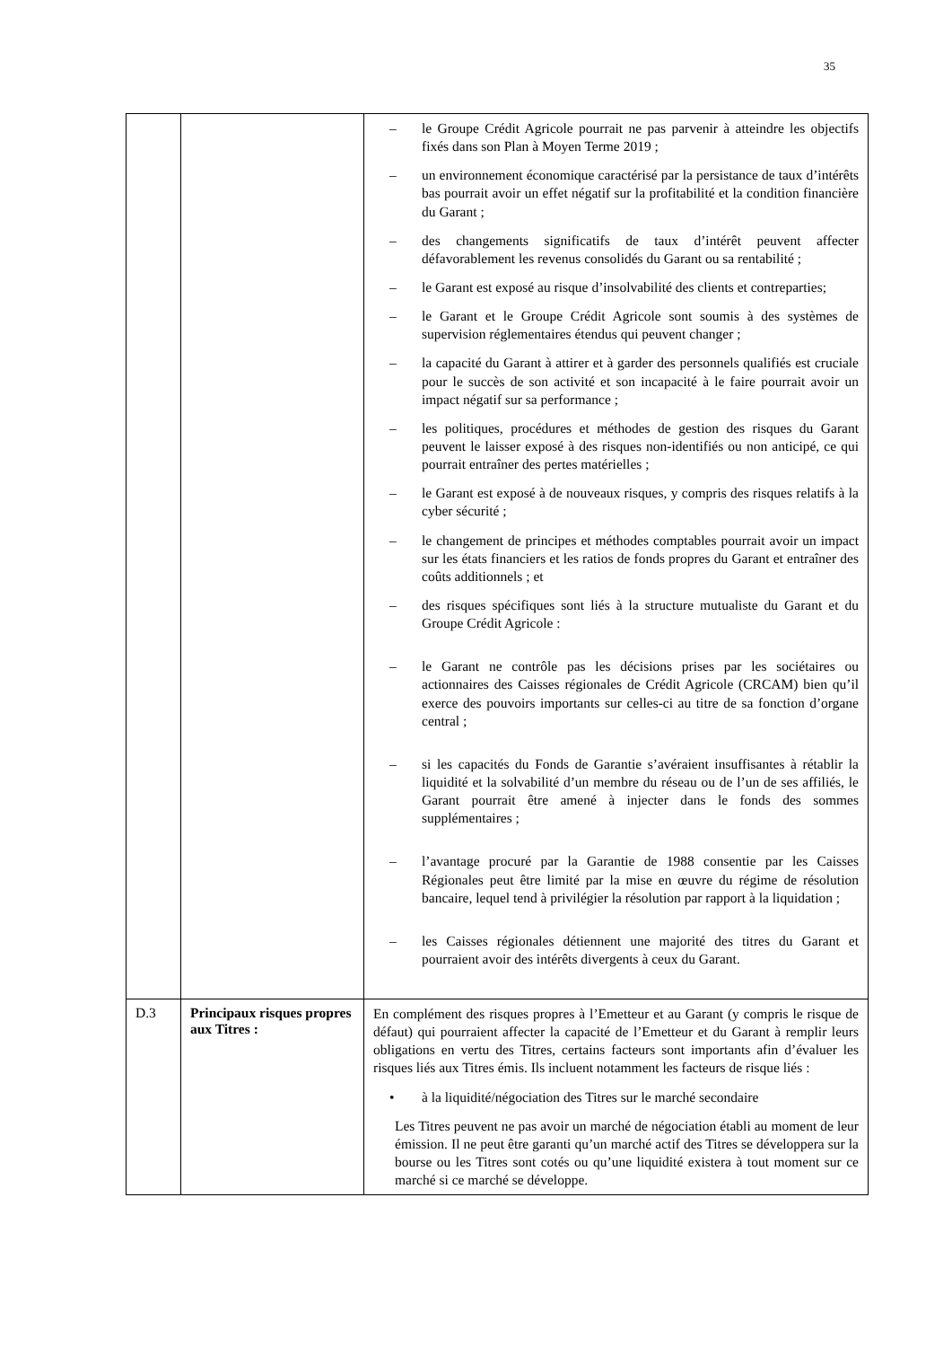35
| | | – le Groupe Crédit Agricole pourrait ne pas parvenir à atteindre les objectifs fixés dans son Plan à Moyen Terme 2019 ; – un environnement économique caractérisé par la persistance de taux d’intérêts bas pourrait avoir un effet négatif sur la profitabilité et la condition financière du Garant ; – des changements significatifs de taux d’intérêt peuvent affecter défavorablement les revenus consolidés du Garant ou sa rentabilité ; – le Garant est exposé au risque d’insolvabilité des clients et contreparties; – le Garant et le Groupe Crédit Agricole sont soumis à des systèmes de supervision réglementaires étendus qui peuvent changer ; – la capacité du Garant à attirer et à garder des personnels qualifiés est cruciale pour le succès de son activité et son incapacité à le faire pourrait avoir un impact négatif sur sa performance ; – les politiques, procédures et méthodes de gestion des risques du Garant peuvent le laisser exposé à des risques non-identifiés ou non anticipé, ce qui pourrait entraîner des pertes matérielles ; – le Garant est exposé à de nouveaux risques, y compris des risques relatifs à la cyber sécurité ; – le changement de principes et méthodes comptables pourrait avoir un impact sur les états financiers et les ratios de fonds propres du Garant et entraîner des coûts additionnels ; et – des risques spécifiques sont liés à la structure mutualiste du Garant et du Groupe Crédit Agricole : – le Garant ne contrôle pas les décisions prises par les sociétaires ou actionnaires des Caisses régionales de Crédit Agricole (CRCAM) bien qu’il exerce des pouvoirs importants sur celles-ci au titre de sa fonction d’organe central ; – si les capacités du Fonds de Garantie s’avéraient insuffisantes à rétablir la liquidité et la solvabilité d’un membre du réseau ou de l’un de ses affiliés, le Garant pourrait être amené à injecter dans le fonds des sommes supplémentaires ; – l’avantage procuré par la Garantie de 1988 consentie par les Caisses Régionales peut être limité par la mise en œuvre du régime de résolution bancaire, lequel tend à privilégier la résolution par rapport à la liquidation ; – les Caisses régionales détiennent une majorité des titres du Garant et pourraient avoir des intérêts divergents à ceux du Garant. |
| D.3 | Principaux risques propres aux Titres : | En complément des risques propres à l’Emetteur et au Garant (y compris le risque de défaut) qui pourraient affecter la capacité de l’Emetteur et du Garant à remplir leurs obligations en vertu des Titres, certains facteurs sont importants afin d’évaluer les risques liés aux Titres émis. Ils incluent notamment les facteurs de risque liés : • à la liquidité/négociation des Titres sur le marché secondaire Les Titres peuvent ne pas avoir un marché de négociation établi au moment de leur émission. Il ne peut être garanti qu’un marché actif des Titres se développera sur la bourse ou les Titres sont cotés ou qu’une liquidité existera à tout moment sur ce marché si ce marché se développe. |